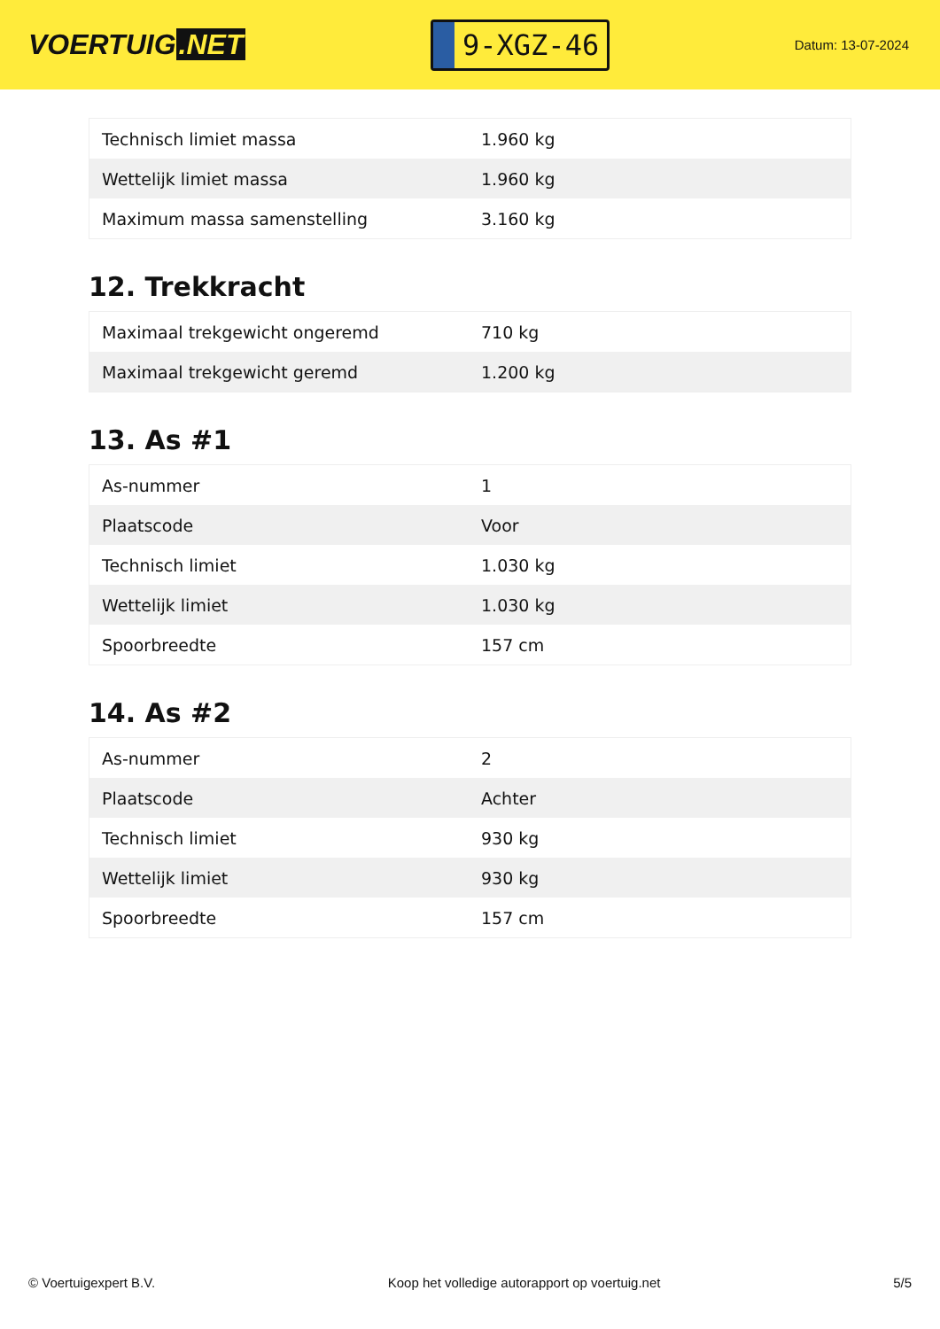VOERTUIG.NET
9-XGZ-46
Datum: 13-07-2024
| Technisch limiet massa | 1.960 kg |
| Wettelijk limiet massa | 1.960 kg |
| Maximum massa samenstelling | 3.160 kg |
12. Trekkracht
| Maximaal trekgewicht ongeremd | 710 kg |
| Maximaal trekgewicht geremd | 1.200 kg |
13. As #1
| As-nummer | 1 |
| Plaatscode | Voor |
| Technisch limiet | 1.030 kg |
| Wettelijk limiet | 1.030 kg |
| Spoorbreedte | 157 cm |
14. As #2
| As-nummer | 2 |
| Plaatscode | Achter |
| Technisch limiet | 930 kg |
| Wettelijk limiet | 930 kg |
| Spoorbreedte | 157 cm |
© Voertuigexpert B.V. Koop het volledige autorapport op voertuig.net 5/5